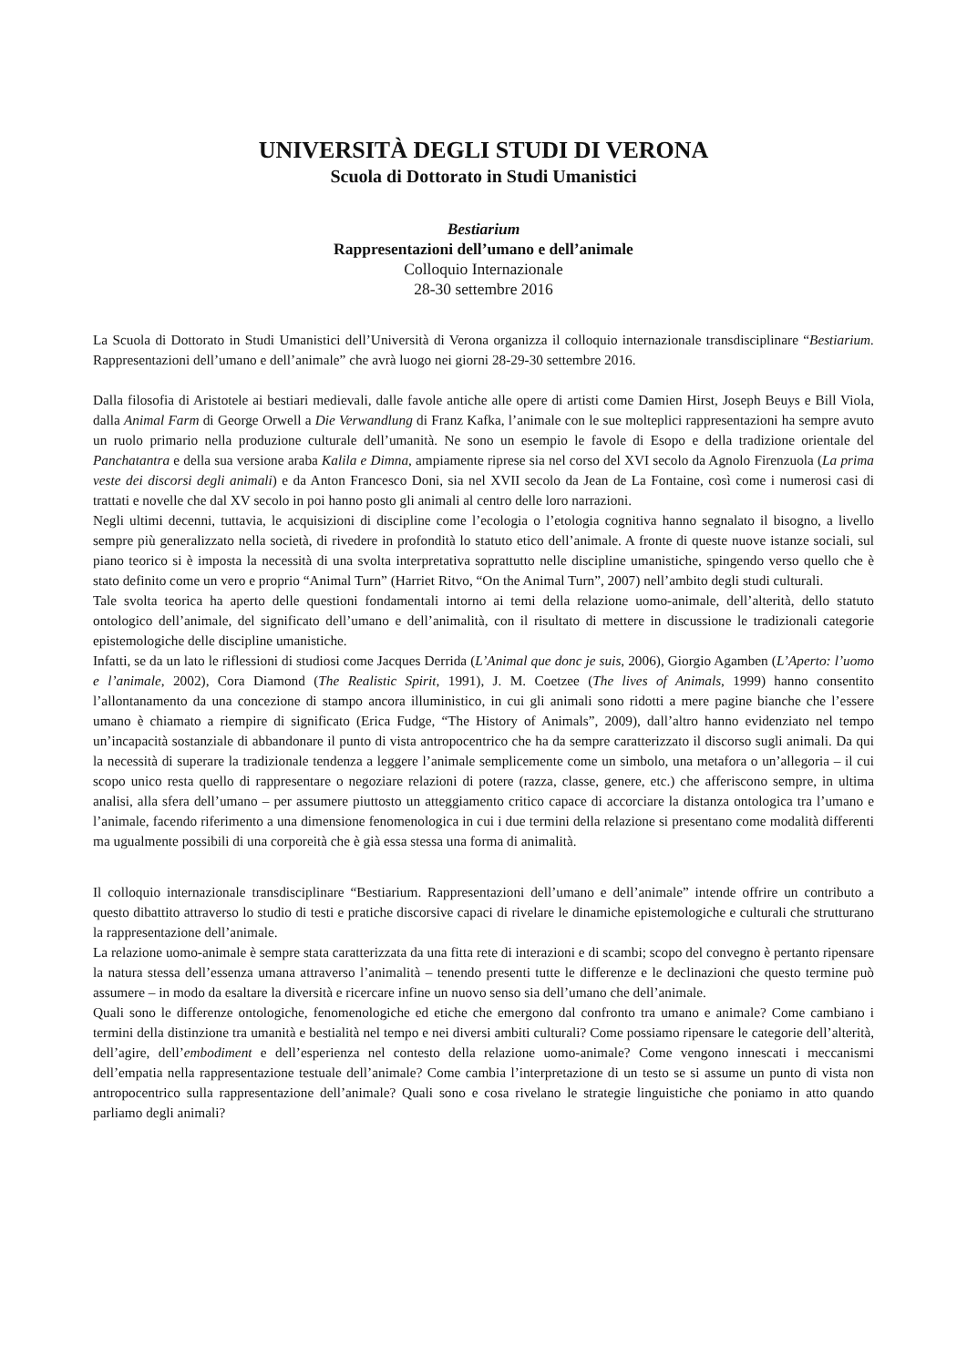UNIVERSITÀ DEGLI STUDI DI VERONA
Scuola di Dottorato in Studi Umanistici
Bestiarium
Rappresentazioni dell’umano e dell’animale
Colloquio Internazionale
28-30 settembre 2016
La Scuola di Dottorato in Studi Umanistici dell’Università di Verona organizza il colloquio internazionale transdisciplinare “Bestiarium. Rappresentazioni dell’umano e dell’animale” che avrà luogo nei giorni 28-29-30 settembre 2016.
Dalla filosofia di Aristotele ai bestiari medievali, dalle favole antiche alle opere di artisti come Damien Hirst, Joseph Beuys e Bill Viola, dalla Animal Farm di George Orwell a Die Verwandlung di Franz Kafka, l’animale con le sue molteplici rappresentazioni ha sempre avuto un ruolo primario nella produzione culturale dell’umanità. Ne sono un esempio le favole di Esopo e della tradizione orientale del Panchatantra e della sua versione araba Kalila e Dimna, ampiamente riprese sia nel corso del XVI secolo da Agnolo Firenzuola (La prima veste dei discorsi degli animali) e da Anton Francesco Doni, sia nel XVII secolo da Jean de La Fontaine, così come i numerosi casi di trattati e novelle che dal XV secolo in poi hanno posto gli animali al centro delle loro narrazioni.
Negli ultimi decenni, tuttavia, le acquisizioni di discipline come l’ecologia o l’etologia cognitiva hanno segnalato il bisogno, a livello sempre più generalizzato nella società, di rivedere in profondità lo statuto etico dell’animale. A fronte di queste nuove istanze sociali, sul piano teorico si è imposta la necessità di una svolta interpretativa soprattutto nelle discipline umanistiche, spingendo verso quello che è stato definito come un vero e proprio “Animal Turn” (Harriet Ritvo, “On the Animal Turn”, 2007) nell’ambito degli studi culturali.
Tale svolta teorica ha aperto delle questioni fondamentali intorno ai temi della relazione uomo-animale, dell’alterità, dello statuto ontologico dell’animale, del significato dell’umano e dell’animalità, con il risultato di mettere in discussione le tradizionali categorie epistemologiche delle discipline umanistiche.
Infatti, se da un lato le riflessioni di studiosi come Jacques Derrida (L’Animal que donc je suis, 2006), Giorgio Agamben (L’Aperto: l’uomo e l’animale, 2002), Cora Diamond (The Realistic Spirit, 1991), J. M. Coetzee (The lives of Animals, 1999) hanno consentito l’allontanamento da una concezione di stampo ancora illuministico, in cui gli animali sono ridotti a mere pagine bianche che l’essere umano è chiamato a riempire di significato (Erica Fudge, “The History of Animals”, 2009), dall’altro hanno evidenziato nel tempo un’incapacità sostanziale di abbandonare il punto di vista antropocentrico che ha da sempre caratterizzato il discorso sugli animali. Da qui la necessità di superare la tradizionale tendenza a leggere l’animale semplicemente come un simbolo, una metafora o un’allegoria – il cui scopo unico resta quello di rappresentare o negoziare relazioni di potere (razza, classe, genere, etc.) che afferiscono sempre, in ultima analisi, alla sfera dell’umano – per assumere piuttosto un atteggiamento critico capace di accorciare la distanza ontologica tra l’umano e l’animale, facendo riferimento a una dimensione fenomenologica in cui i due termini della relazione si presentano come modalità differenti ma ugualmente possibili di una corporeità che è già essa stessa una forma di animalità.
Il colloquio internazionale transdisciplinare “Bestiarium. Rappresentazioni dell’umano e dell’animale” intende offrire un contributo a questo dibattito attraverso lo studio di testi e pratiche discorsive capaci di rivelare le dinamiche epistemologiche e culturali che strutturano la rappresentazione dell’animale.
La relazione uomo-animale è sempre stata caratterizzata da una fitta rete di interazioni e di scambi; scopo del convegno è pertanto ripensare la natura stessa dell’essenza umana attraverso l’animalità – tenendo presenti tutte le differenze e le declinazioni che questo termine può assumere – in modo da esaltare la diversità e ricercare infine un nuovo senso sia dell’umano che dell’animale.
Quali sono le differenze ontologiche, fenomenologiche ed etiche che emergono dal confronto tra umano e animale? Come cambiano i termini della distinzione tra umanità e bestialità nel tempo e nei diversi ambiti culturali? Come possiamo ripensare le categorie dell’alterità, dell’agire, dell’embodiment e dell’esperienza nel contesto della relazione uomo-animale? Come vengono innescati i meccanismi dell’empatia nella rappresentazione testuale dell’animale? Come cambia l’interpretazione di un testo se si assume un punto di vista non antropocentrico sulla rappresentazione dell’animale? Quali sono e cosa rivelano le strategie linguistiche che poniamo in atto quando parliamo degli animali?